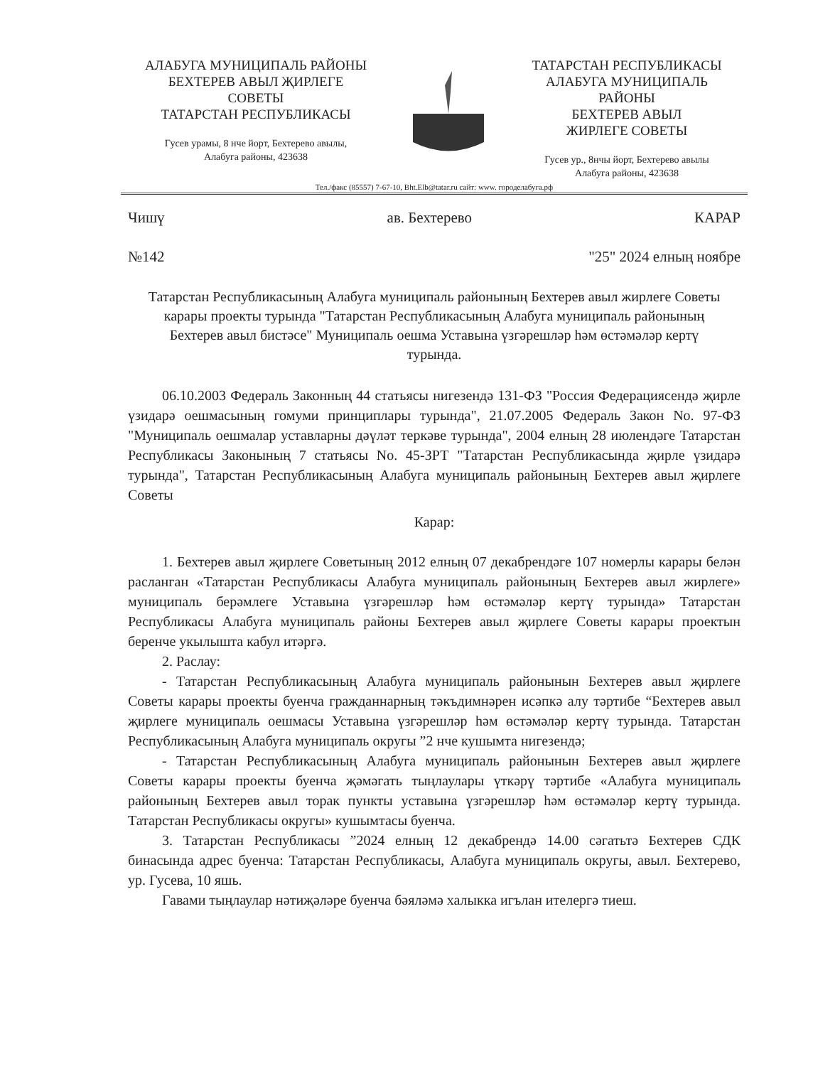АЛАБУГА МУНИЦИПАЛЬ РАЙОНЫ
БЕХТЕРЕВ АВЫЛ ҖИРЛЕГЕ
СОВЕТЫ
ТАТАРСТАН РЕСПУБЛИКАСЫ
Гусев урамы, 8 нче йорт, Бехтерево авылы,
Алабуга районы, 423638
ТАТАРСТАН РЕСПУБЛИКАСЫ
АЛАБУГА МУНИЦИПАЛЬ
РАЙОНЫ
БЕХТЕРЕВ АВЫЛ
ЖИРЛЕГЕ СОВЕТЫ
Гусев ур., 8нчы йорт, Бехтерево авылы
Алабуга районы, 423638
Тел./факс (85557) 7-67-10, Bht.Elb@tatar.ru сайт: www. городелабуга.рф
Чишү ав. Бехтерево КАРАР
№142 "25" 2024 елның ноябре
Татарстан Республикасының Алабуга муниципаль районының Бехтерев авыл жирлеге Советы карары проекты турында "Татарстан Республикасының Алабуга муниципаль районының Бехтерев авыл бистәсе" Муниципаль оешма Уставына үзгәрешләр һәм өстәмәләр кертү турында.
06.10.2003 Федераль Законның 44 статьясы нигезендә 131-ФЗ "Россия Федерациясендә җирле үзидарә оешмасының гомуми принциплары турында", 21.07.2005 Федераль Закон No. 97-ФЗ "Муниципаль оешмалар уставларны дәүләт теркәве турында", 2004 елның 28 июлендәге Татарстан Республикасы Законының 7 статьясы No. 45-ЗРТ "Татарстан Республикасында җирле үзидарә турында", Татарстан Республикасының Алабуга муниципаль районының Бехтерев авыл җирлеге Советы
Карар:
1. Бехтерев авыл җирлеге Советының 2012 елның 07 декабрендәге 107 номерлы карары белән расланган «Татарстан Республикасы Алабуга муниципаль районының Бехтерев авыл жирлеге» муниципаль берәмлеге Уставына үзгәрешләр һәм өстәмәләр кертү турында» Татарстан Республикасы Алабуга муниципаль районы Бехтерев авыл җирлеге Советы карары проектын беренче укылышта кабул итәргә.
2. Раслау:
- Татарстан Республикасының Алабуга муниципаль районынын Бехтерев авыл җирлеге Советы карары проекты буенча гражданнарның тәкъдимнәрен исәпкә алу тәртибе “Бехтерев авыл җирлеге муниципаль оешмасы Уставына үзгәрешләр һәм өстәмәләр кертү турында. Татарстан Республикасының Алабуга муниципаль округы ”2 нче кушымта нигезендә;
- Татарстан Республикасының Алабуга муниципаль районынын Бехтерев авыл җирлеге Советы карары проекты буенча җәмәгать тыңлаулары үткәрү тәртибе «Алабуга муниципаль районының Бехтерев авыл торак пункты уставына үзгәрешләр һәм өстәмәләр кертү турында. Татарстан Республикасы округы» кушымтасы буенча.
3. Татарстан Республикасы ”2024 елның 12 декабрендә 14.00 сәгатьтә Бехтерев СДК бинасында адрес буенча: Татарстан Республикасы, Алабуга муниципаль округы, авыл. Бехтерево, ур. Гусева, 10 яшь.
Гавами тыңлаулар нәтиҗәләре буенча бәяләмә халыкка игълан ителергә тиеш.